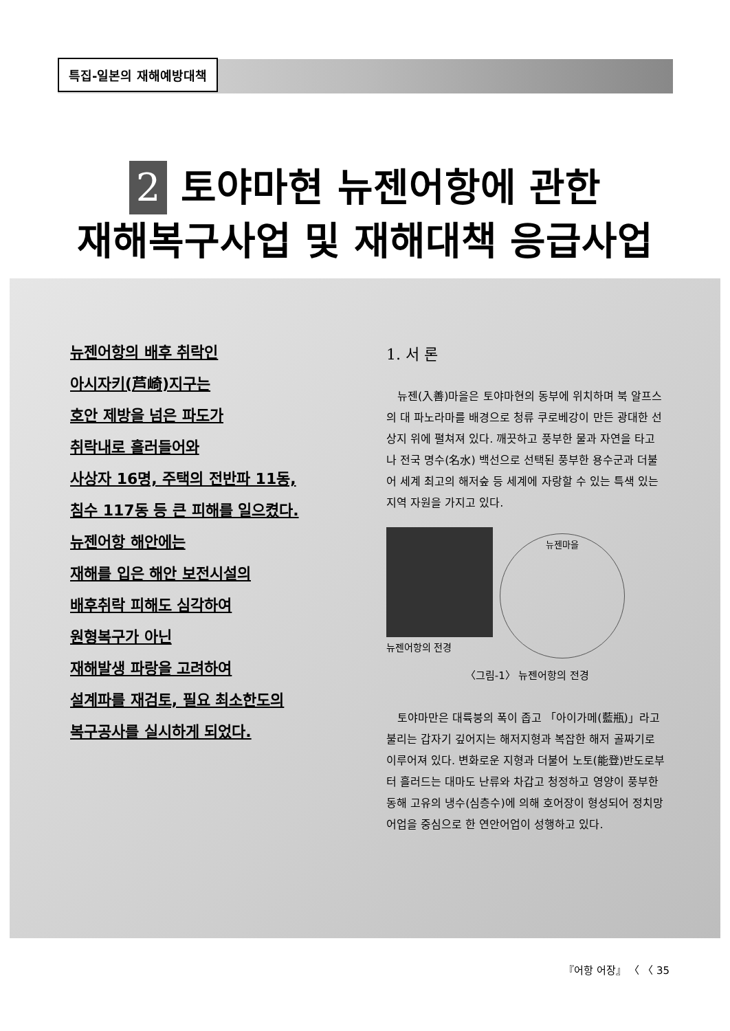특집-일본의 재해예방대책
2 토야마현 뉴젠어항에 관한
재해복구사업 및 재해대책 응급사업
뉴젠어항의 배후 취락인
아시자키(芦崎)지구는
호안 제방을 넘은 파도가
취락내로 흘러들어와
사상자 16명, 주택의 전반파 11동,
침수 117동 등 큰 피해를 일으켰다.
뉴젠어항 해안에는
재해를 입은 해안 보전시설의
배후취락 피해도 심각하여
원형복구가 아닌
재해발생 파랑을 고려하여
설계파를 재검토, 필요 최소한도의
복구공사를 실시하게 되었다.
1. 서 론
　뉴젠(入善)마을은 토야마현의 동부에 위치하며 북 알프스의 대 파노라마를 배경으로 청류 쿠로베강이 만든 광대한 선상지 위에 펼쳐져 있다. 깨끗하고 풍부한 물과 자연을 타고 나 전국 명수(名水) 백선으로 선택된 풍부한 용수군과 더불어 세계 최고의 해저숲 등 세계에 자랑할 수 있는 특색 있는 지역 자원을 가지고 있다.
뉴젠어항의 전경
뉴젠마을
〈그림-1〉 뉴젠어항의 전경
　토야마만은 대륙붕의 폭이 좁고 「아이가메(藍瓶)」라고 불리는 갑자기 깊어지는 해저지형과 복잡한 해저 골짜기로 이루어져 있다. 변화로운 지형과 더불어 노토(能登)반도로부터 흘러드는 대마도 난류와 차갑고 청정하고 영양이 풍부한 동해 고유의 냉수(심층수)에 의해 호어장이 형성되어 정치망 어업을 중심으로 한 연안어업이 성행하고 있다.
『어항 어장』 〈 〈 35